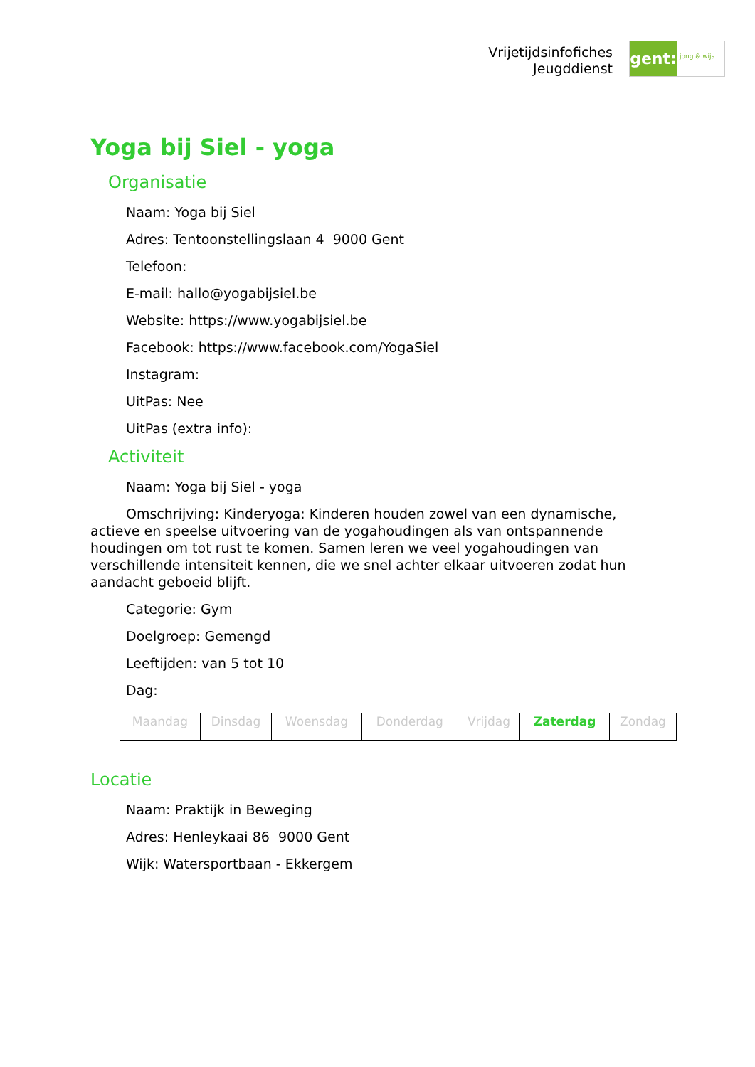Vrijetijdsinfofiches
Jeugddienst
gent:
jong & wijs
Yoga bij Siel - yoga
Organisatie
Naam: Yoga bij Siel
Adres: Tentoonstellingslaan 4 9000 Gent
Telefoon:
E-mail: hallo@yogabijsiel.be
Website: https://www.yogabijsiel.be
Facebook: https://www.facebook.com/YogaSiel
Instagram:
UitPas: Nee
UitPas (extra info):
Activiteit
Naam: Yoga bij Siel - yoga
Omschrijving: Kinderyoga: Kinderen houden zowel van een dynamische, actieve en speelse uitvoering van de yogahoudingen als van ontspannende houdingen om tot rust te komen. Samen leren we veel yogahoudingen van verschillende intensiteit kennen, die we snel achter elkaar uitvoeren zodat hun aandacht geboeid blijft.
Categorie: Gym
Doelgroep: Gemengd
Leeftijden: van 5 tot 10
Dag:
| Maandag | Dinsdag | Woensdag | Donderdag | Vrijdag | Zaterdag | Zondag |
Locatie
Naam: Praktijk in Beweging
Adres: Henleykaai 86 9000 Gent
Wijk: Watersportbaan - Ekkergem